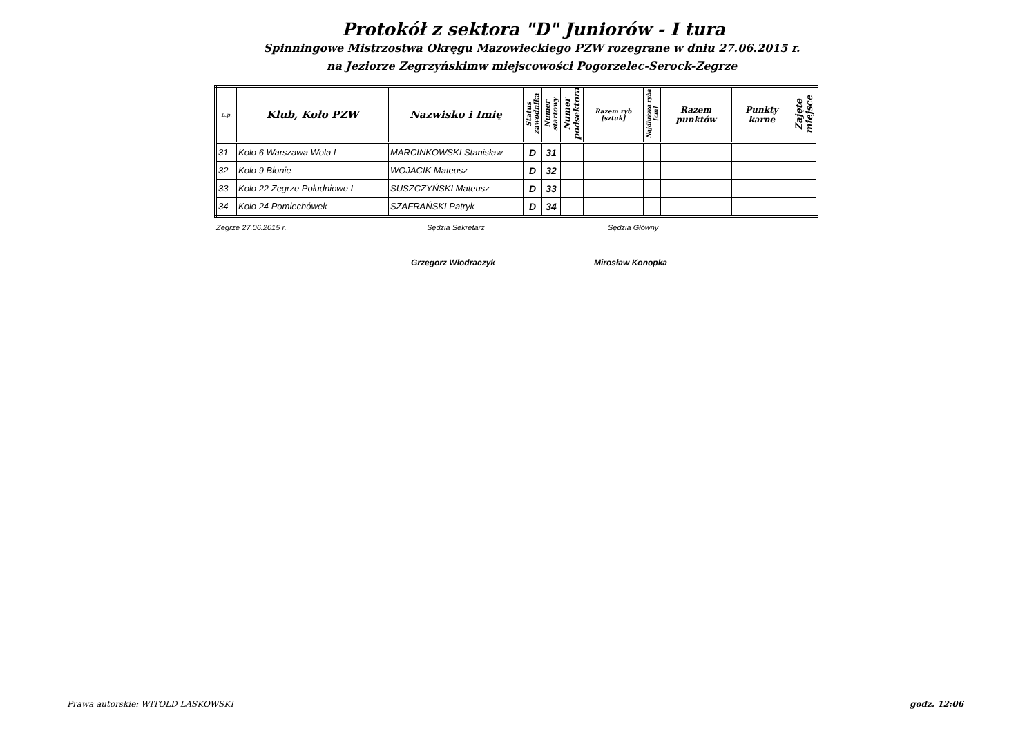Protokół z sektora "D" Juniorów - I tura
Spinningowe Mistrzostwa Okręgu Mazowieckiego PZW rozegrane w dniu 27.06.2015 r.
na Jeziorze Zegrzyńskimw miejscowości Pogorzelec-Serock-Zegrze
| L.p. | Klub, Koło PZW | Nazwisko i Imię | Status zawodnika | Numer startowy | Numer podsektora | Razem ryb [sztuk] | Najdłuższa ryba [cm] | Razem punktów | Punkty karne | Zajęte miejsce |
| --- | --- | --- | --- | --- | --- | --- | --- | --- | --- | --- |
| 31 | Koło 6 Warszawa Wola I | MARCINKOWSKI Stanisław | D | 31 | | | | | | |
| 32 | Koło 9 Błonie | WOJACIK Mateusz | D | 32 | | | | | | |
| 33 | Koło 22 Zegrze Południowe I | SUSZCZYŃSKI Mateusz | D | 33 | | | | | | |
| 34 | Koło 24 Pomiechówek | SZAFRAŃSKI Patryk | D | 34 | | | | | | |
Zegrze 27.06.2015 r. Sędzia Sekretarz Sędzia Główny
Grzegorz Włodraczyk Mirosław Konopka
Prawa autorskie: WITOLD LASKOWSKI godz. 12:06